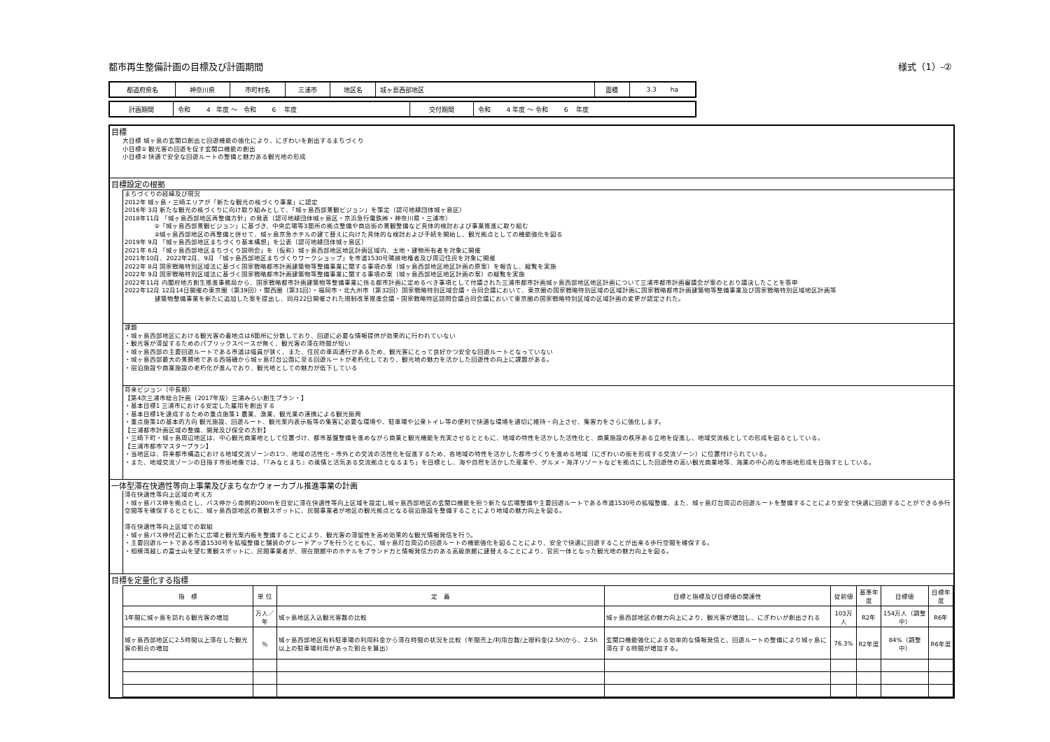都市再生整備計画の目標及び計画期間 様式（1）-②
| 都道府県名 | 神奈川県 | 市町村名 | 三浦市 | 地区名 | 城ヶ島西部地区 | 面積 | 3.3 ha |
| 計画期間 | 令和 4 年度 ～ 令和 6 年度 | 交付期間 | 令和 4 年度 ～ 令和 6 年度 |
目標
大目標 城ヶ島の玄関口創出と回遊機能の強化により、にぎわいを創出するまちづくり
小目標① 観光客の回遊を促す玄関口機能の創出
小目標② 快適で安全な回遊ルートの整備と魅力ある観光地の形成
目標設定の根拠
まちづくりの経緯及び現況
2012年 城ヶ島・三崎エリアが「新たな観光の核づくり事業」に認定
2016年 3月 新たな観光の核づくりに向け取り組みとして、「城ヶ島西部景観ビジョン」を策定（認可地縁団体城ヶ島区）
2018年11月 「城ヶ島西部地区再整備方針」の発表（認可地縁団体城ヶ島区・京浜急行電鉄㈱・神奈川県・三浦市）
     ①「城ヶ島西部景観ビジョン」に基づき、中央広場等3箇所の拠点整備や商店街の景観整備など具体的検討および事業推進に取り組む
     ②城ヶ島西部地区の再整備と併せて、城ヶ島京急ホテルの建て替えに向けた具体的な検討および手続を開始し、観光拠点としての機能強化を図る
2019年 9月 「城ヶ島西部地区まちづくり基本構想」を公表（認可地縁団体城ヶ島区）
2021年 6月 「城ヶ島西部地区まちづくり説明会」を（仮称）城ヶ島西部地区地区計画区域内、土地・建物所有者を対象に開催
2021年10月、2022年2月、9月 「城ヶ島西部地区まちづくりワークショップ」を市道1530号隣接地権者及び周辺住民を対象に開催
2022年 8月 国家戦略特別区域法に基づく国家戦略都市計画建築物等整備事業に関する事項の案（城ヶ島西部地区地区計画の原案）を報告し、縦覧を実施
2022年 9月 国家戦略特別区域法に基づく国家戦略都市計画建築物等整備事業に関する事項の案（城ヶ島西部地区地区計画の案）の縦覧を実施
2022年11月 内閣府地方創生推進事務局から、国家戦略都市計画建築物等整備事業に係る都市計画に定めるべき事項として付議された三浦市都市計画城ヶ島西部地区地区計画について三浦市都市計画審議会が案のとおり議決したことを答申
2022年12月 12月14日開催の東京圏（第39回）・関西圏（第31回）・福岡市・北九州市（第32回）国家戦略特別区域会議・合同会議において、東京圏の国家戦略特別区域の区域計画に国家戦略都市計画建築物等整備事業及び国家戦略特別区域地区計画等
     建築物整備事業を新たに追加した案を提出し、同月22日開催された規制改革推進会議・国家戦略特区諮問会議合同会議において東京圏の国家戦略特別区域の区域計画の変更が認定された。
課題
・城ヶ島西部地区における観光客の着地点は6箇所に分散しており、回遊に必要な情報提供が効果的に行われていない
・観光客が滞留するためのパブリックスペースが無く、観光客の滞在時間が短い
・城ヶ島西部の主要回遊ルートである市道は幅員が狭く、また、住民の車両通行があるため、観光客にとって良好かつ安全な回遊ルートとなっていない
・城ヶ島西部最大の景勝地である西端磯から城ヶ島灯台公園に至る回遊ルートが老朽化しており、観光地の魅力を活かした回遊性の向上に課題がある。
・宿泊施設や商業施設の老朽化が進んでおり、観光地としての魅力が低下している
将来ビジョン（中長期）
【第4次三浦市総合計画（2017年版）三浦みらい創生プラン・】
・基本目標1 三浦市における安定した雇用を創出する
・基本目標1を達成するための重点施策1 農業、漁業、観光業の連携による観光振興
・重点施策1の基本的方向 観光施設、回遊ルート、観光案内表示板等の集客に必要な環境や、駐車場や公衆トイレ等の便利で快適な環境を適切に維持・向上させ、集客力をさらに強化します。
【三浦都市計画区域の整備、開発及び保全の方針】
・三崎下町・城ヶ島周辺地区は、中心観光商業地として位置づけ、都市基盤整備を進めながら商業と観光機能を充実させるとともに、地域の特性を活かした活性化と、商業施設の秩序ある立地を促進し、地域交流核としての形成を図るとしている。
【三浦市都市マスタープラン】
・当地区は、将来都市構造における地域交流ゾーンの1つ、地域の活性化・市外との交流の活性化を促進するため、各地域の特性を活かした都市づくりを進める地域（にぎわいの街を形成する交流ゾーン）に位置付けられている。
・また、地域交流ゾーンの目指す市街地像では、「『みなとまち』の風情と活気ある交流拠点となるまち」を目標とし、海や自然を活かした産業や、グルメ・海洋リゾートなどを拠点にした回遊性の高い観光商業地等、海業の中心的な市街地形成を目指すとしている。
一体型滞在快適性等向上事業及びまちなかウォーカブル推進事業の計画
滞在快適性等向上区域の考え方
・城ヶ島バス停を拠点とし、バス停から南側約200mを目安に滞在快適性等向上区域を設定し城ヶ島西部地区の玄関口機能を担う新たな広場整備や主要回遊ルートである市道1530号の拡幅整備、また、城ヶ島灯台周辺の回遊ルートを整備することにより安全で快適に回遊することができる歩行空間等を確保するとともに、城ヶ島西部地区の景観スポットに、民間事業者が地区の観光拠点となる宿泊施設を整備することにより地域の魅力向上を図る。
滞在快適性等向上区域での取組
・城ヶ島バス停付近に新たに広場と観光案内板を整備することにより、観光客の滞留性を高め効果的な観光情報発信を行う。
・主要回遊ルートである市道1530号を拡幅整備と舗装のグレードアップを行うとともに、城ヶ島灯台周辺の回遊ルートの機能強化を図ることにより、安全で快適に回遊することが出来る歩行空間を確保する。
・相模湾越しの富士山を望む景観スポットに、民間事業者が、現在閉館中のホテルをブランド力と情報発信力のある高級旅館に建替えることにより、官民一体となった観光地の魅力向上を図る。
目標を定量化する指標
| 指 標 | 単 位 | 定 義 | 目標と指標及び目標値の関連性 | 従前値 | 基準年度 | 目標値 | 目標年度 |
| --- | --- | --- | --- | --- | --- | --- | --- |
| 1年間に城ヶ島を訪れる観光客の増加 | 万人／年 | 城ヶ島地区入込観光客数の比較 | 城ヶ島西部地区の魅力向上により、観光客が増加し、にぎわいが創出される | 103万人 | R2年 | 154万人（調整中） | R6年 |
| 城ヶ島西部地区に2.5時間以上滞在した観光客の割合の増加 | ％ | 城ヶ島西部地区有料駐車場の利用料金から滞在時間の状況を比較（年間売上/利用台数/上限料金(2.5h)から、2.5h以上の駐車場利用があった割合を算出） | 玄関口機能強化による効率的な情報発信と、回遊ルートの整備により城ヶ島に滞在する時間が増加する。 | 76.3% | R2年度 | 84%（調整中） | R6年度 |